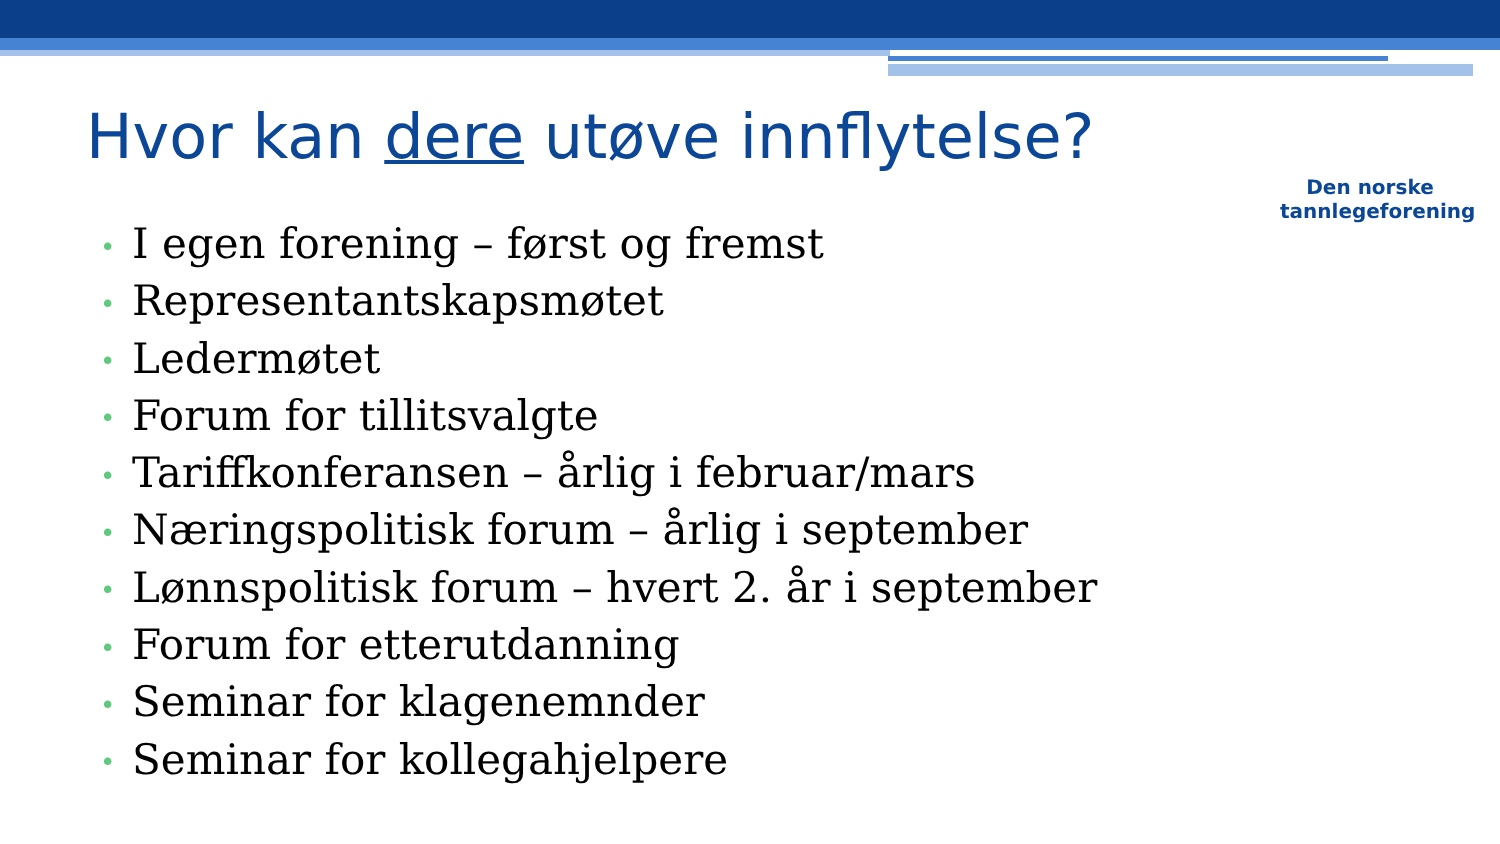Hvor kan dere utøve innflytelse?
Den norske
tannlegeforening
• I egen forening – først og fremst
• Representantskapsmøtet
• Ledermøtet
• Forum for tillitsvalgte
• Tariffkonferansen – årlig i februar/mars
• Næringspolitisk forum – årlig i september
• Lønnspolitisk forum – hvert 2. år i september
• Forum for etterutdanning
• Seminar for klagenemnder
• Seminar for kollegahjelpere